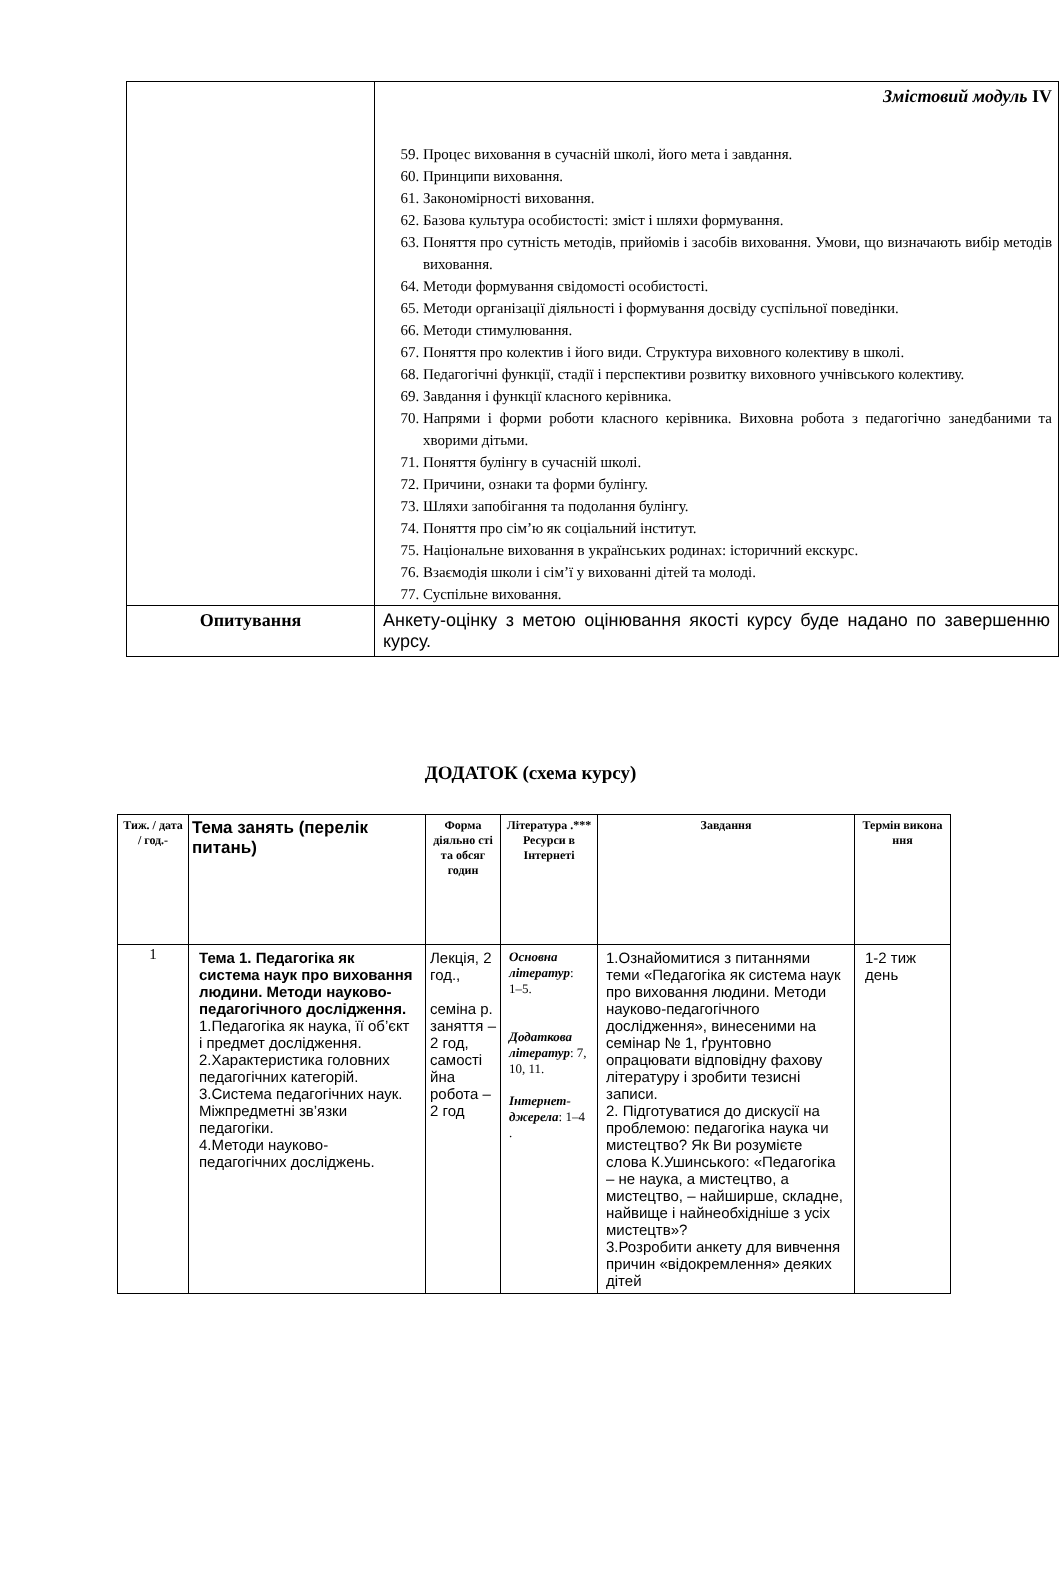| | Змістовий модуль IV 59. Процес виховання в сучасній школі, його мета і завдання. 60. Принципи виховання. 61. Закономірності виховання. 62. Базова культура особистості: зміст і шляхи формування. 63. Поняття про сутність методів, прийомів і засобів виховання. Умови, що визначають вибір методів виховання. 64. Методи формування свідомості особистості. 65. Методи організації діяльності і формування досвіду суспільної поведінки. 66. Методи стимулювання. 67. Поняття про колектив і його види. Структура виховного колективу в школі. 68. Педагогічні функції, стадії і перспективи розвитку виховного учнівського колективу. 69. Завдання і функції класного керівника. 70. Напрями і форми роботи класного керівника. Виховна робота з педагогічно занедбаними та хворими дітьми. 71. Поняття булінгу в сучасній школі. 72. Причини, ознаки та форми булінгу. 73. Шляхи запобігання та подолання булінгу. 74. Поняття про сім’ю як соціальний інститут. 75. Національне виховання в українських родинах: історичний екскурс. 76. Взаємодія школи і сім’ї у вихованні дітей та молоді. 77. Суспільне виховання. |
| Опитування | Анкету-оцінку з метою оцінювання якості курсу буде надано по завершенню курсу. |
ДОДАТОК (схема курсу)
| Тиж. / дата / год.- | Тема занять (перелік питань) | Форма діяльно сті та обсяг годин | Література .*** Ресурси в Інтернеті | Завдання | Термін викона ння |
| --- | --- | --- | --- | --- | --- |
| 1 | Тема 1. Педагогіка як система наук про виховання людини. Методи науково-педагогічного дослідження. 1.Педагогіка як наука, її об’єкт і предмет дослідження. 2.Характеристика головних педагогічних категорій. 3.Система педагогічних наук. Міжпредметні зв’язки педагогіки. 4.Методи науково-педагогічних досліджень. | Лекція, 2 год., семіна р. заняття – 2 год, самості йна робота – 2 год | Основна літератур : 1–5. Додаткова літератур : 7, 10, 11. Інтернет-джерела : 1–4 . | 1.Ознайомитися з питаннями теми «Педагогіка як система наук про виховання людини. Методи науково-педагогічного дослідження», винесеними на семінар № 1, ґрунтовно опрацювати відповідну фахову літературу і зробити тезисні записи. 2. Підготуватися до дискусії на проблемою: педагогіка наука чи мистецтво? Як Ви розумієте слова К.Ушинського: «Педагогіка – не наука, а мистецтво, а мистецтво, – найширше, складне, найвище і найнеобхідніше з усіх мистецтв»? 3.Розробити анкету для вивчення причин «відокремлення» деяких дітей | 1-2 тиж день |